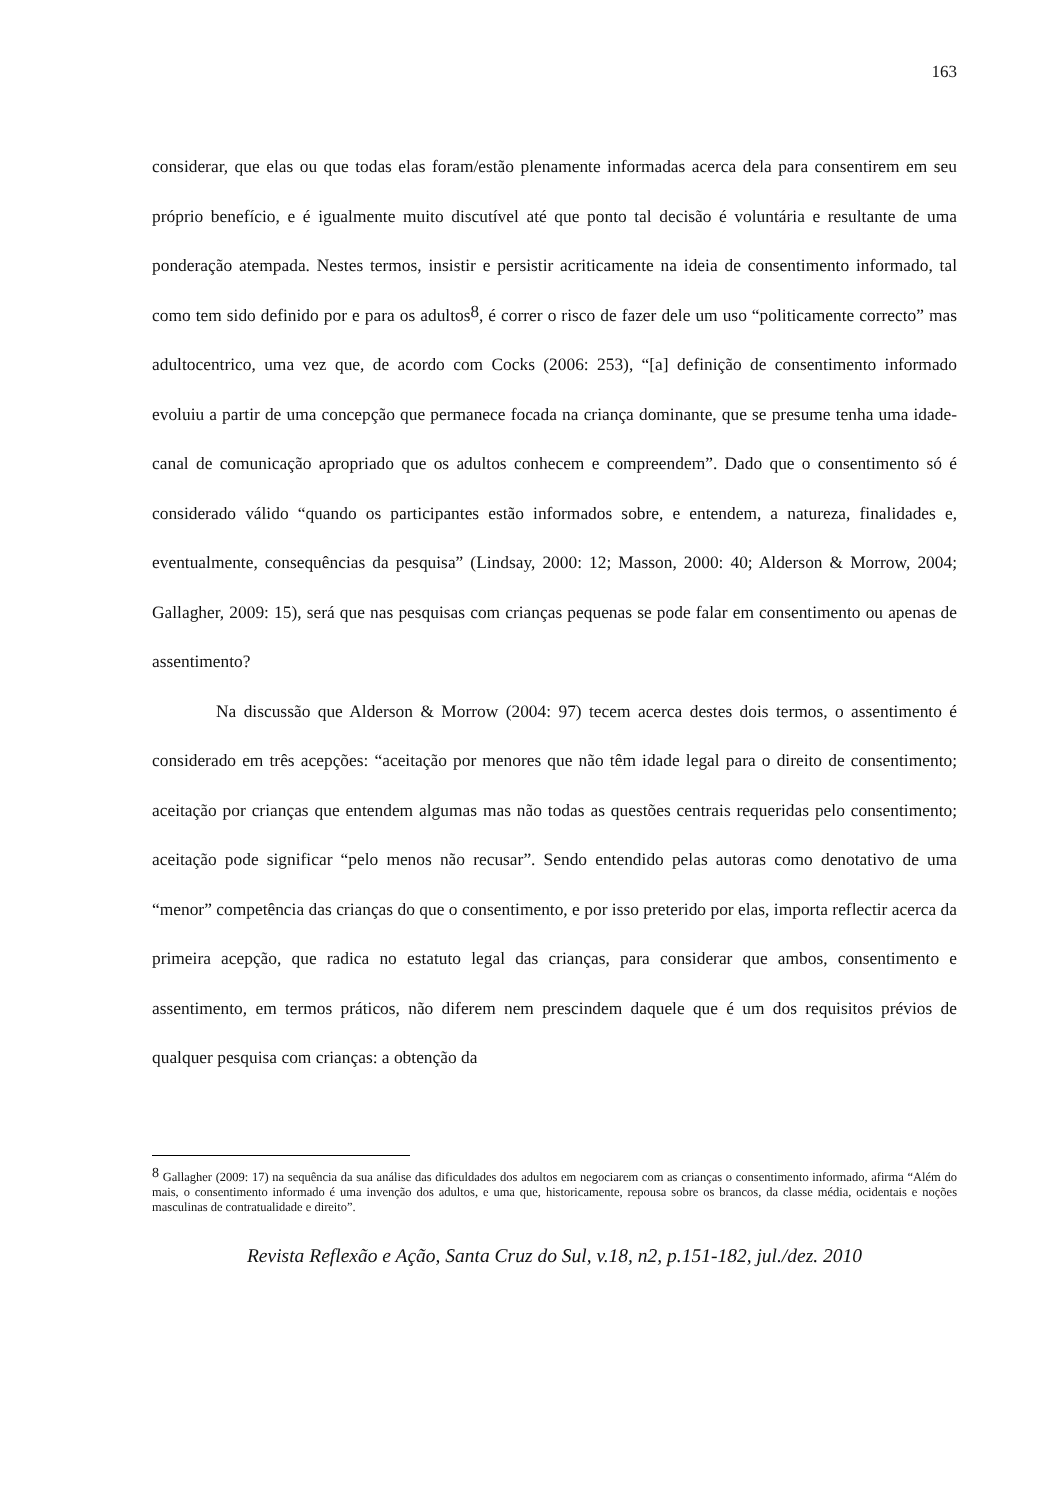163
considerar, que elas ou que todas elas foram/estão plenamente informadas acerca dela para consentirem em seu próprio benefício, e é igualmente muito discutível até que ponto tal decisão é voluntária e resultante de uma ponderação atempada. Nestes termos, insistir e persistir acriticamente na ideia de consentimento informado, tal como tem sido definido por e para os adultos<sup>8</sup>, é correr o risco de fazer dele um uso “politicamente correcto” mas adultocentrico, uma vez que, de acordo com Cocks (2006: 253), “[a] definição de consentimento informado evoluiu a partir de uma concepção que permanece focada na criança dominante, que se presume tenha uma idade-canal de comunicação apropriado que os adultos conhecem e compreendem”. Dado que o consentimento só é considerado válido “quando os participantes estão informados sobre, e entendem, a natureza, finalidades e, eventualmente, consequências da pesquisa” (Lindsay, 2000: 12; Masson, 2000: 40; Alderson & Morrow, 2004; Gallagher, 2009: 15), será que nas pesquisas com crianças pequenas se pode falar em consentimento ou apenas de assentimento?
Na discussão que Alderson & Morrow (2004: 97) tecem acerca destes dois termos, o assentimento é considerado em três acepções: “aceitação por menores que não têm idade legal para o direito de consentimento; aceitação por crianças que entendem algumas mas não todas as questões centrais requeridas pelo consentimento; aceitação pode significar “pelo menos não recusar”. Sendo entendido pelas autoras como denotativo de uma “menor” competência das crianças do que o consentimento, e por isso preterido por elas, importa reflectir acerca da primeira acepção, que radica no estatuto legal das crianças, para considerar que ambos, consentimento e assentimento, em termos práticos, não diferem nem prescindem daquele que é um dos requisitos prévios de qualquer pesquisa com crianças: a obtenção da
<sup>8</sup> Gallagher (2009: 17) na sequência da sua análise das dificuldades dos adultos em negociarem com as crianças o consentimento informado, afirma “Além do mais, o consentimento informado é uma invenção dos adultos, e uma que, historicamente, repousa sobre os brancos, da classe média, ocidentais e noções masculinas de contratualidade e direito”.
Revista Reflexão e Ação, Santa Cruz do Sul, v.18, n2, p.151-182, jul./dez. 2010